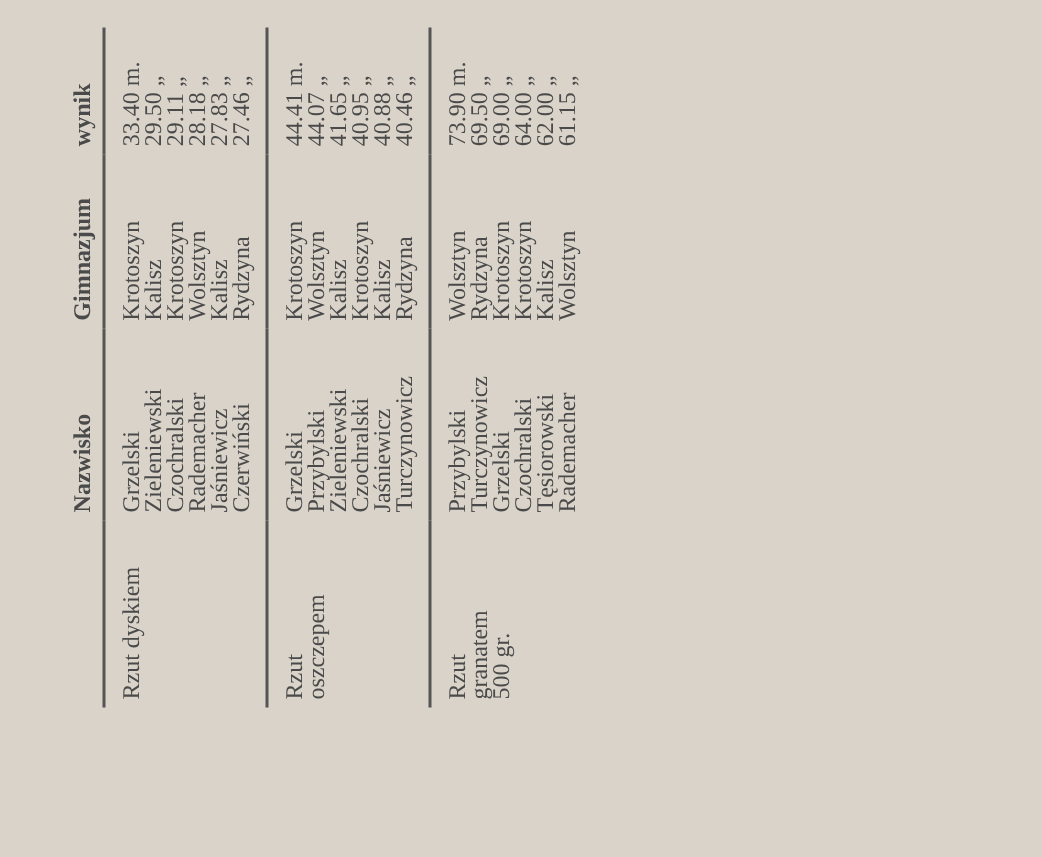| | Nazwisko | Gimnazjum | wynik |
| --- | --- | --- | --- |
| Rzut dyskiem | Grzelski Zieleniewski Czochralski Rademacher Jaśniewicz Czerwiński | Krotoszyn Kalisz Krotoszyn Wolsztyn Kalisz Rydzyna | 33.40 m. 29.50 „ 29.11 „ 28.18 „ 27.83 „ 27.46 „ |
| Rzut oszczepem | Grzelski Przybylski Zieleniewski Czochralski Jaśniewicz Turczynowicz | Krotoszyn Wolsztyn Kalisz Krotoszyn Kalisz Rydzyna | 44.41 m. 44.07 „ 41.65 „ 40.95 „ 40.88 „ 40.46 „ |
| Rzut granatem 500 gr. | Przybylski Turczynowicz Grzelski Czochralski Tęsiorowski Rademacher | Wolsztyn Rydzyna Krotoszyn Krotoszyn Kalisz Wolsztyn | 73.90 m. 69.50 „ 69.00 „ 64.00 „ 62.00 „ 61.15 „ |